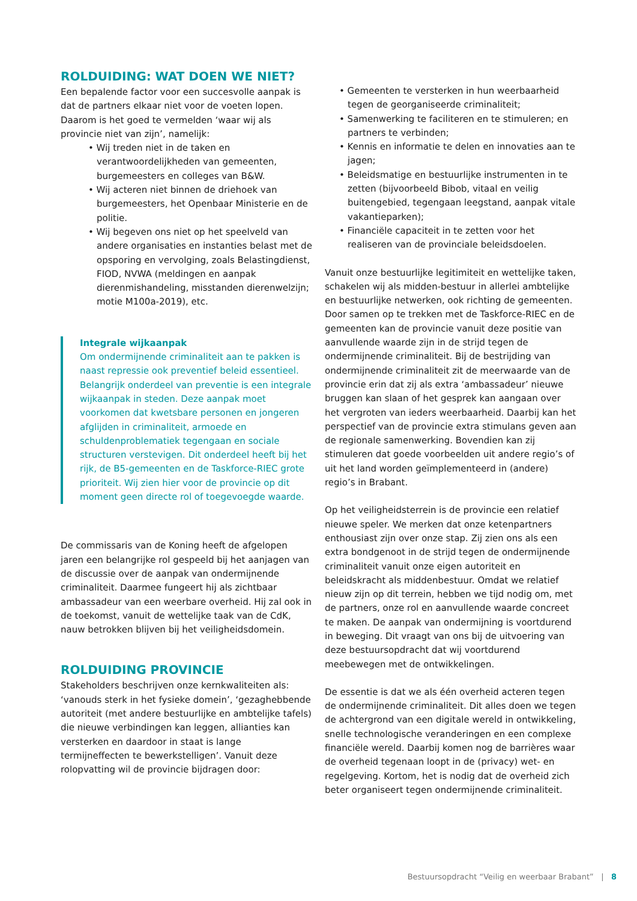ROLDUIDING: WAT DOEN WE NIET?
Een bepalende factor voor een succesvolle aanpak is dat de partners elkaar niet voor de voeten lopen. Daarom is het goed te vermelden ‘waar wij als provincie niet van zijn’, namelijk:
• Wij treden niet in de taken en verantwoordelijkheden van gemeenten, burgemeesters en colleges van B&W.
• Wij acteren niet binnen de driehoek van burgemeesters, het Openbaar Ministerie en de politie.
• Wij begeven ons niet op het speelveld van andere organisaties en instanties belast met de opsporing en vervolging, zoals Belastingdienst, FIOD, NVWA (meldingen en aanpak dierenmishandeling, misstanden dierenwelzijn; motie M100a-2019), etc.
Integrale wijkaanpak
Om ondermijnende criminaliteit aan te pakken is naast repressie ook preventief beleid essentieel. Belangrijk onderdeel van preventie is een integrale wijkaanpak in steden. Deze aanpak moet voorkomen dat kwetsbare personen en jongeren afglijden in criminaliteit, armoede en schuldenproblematiek tegengaan en sociale structuren verstevigen. Dit onderdeel heeft bij het rijk, de B5-gemeenten en de Taskforce-RIEC grote prioriteit. Wij zien hier voor de provincie op dit moment geen directe rol of toegevoegde waarde.
De commissaris van de Koning heeft de afgelopen jaren een belangrijke rol gespeeld bij het aanjagen van de discussie over de aanpak van ondermijnende criminaliteit. Daarmee fungeert hij als zichtbaar ambassadeur van een weerbare overheid. Hij zal ook in de toekomst, vanuit de wettelijke taak van de CdK, nauw betrokken blijven bij het veiligheidsdomein.
ROLDUIDING PROVINCIE
Stakeholders beschrijven onze kernkwaliteiten als: ‘vanouds sterk in het fysieke domein’, ‘gezaghebbende autoriteit (met andere bestuurlijke en ambtelijke tafels) die nieuwe verbindingen kan leggen, allianties kan versterken en daardoor in staat is lange termijneffecten te bewerkstelligen’. Vanuit deze rolopvatting wil de provincie bijdragen door:
• Gemeenten te versterken in hun weerbaarheid tegen de georganiseerde criminaliteit;
• Samenwerking te faciliteren en te stimuleren; en partners te verbinden;
• Kennis en informatie te delen en innovaties aan te jagen;
• Beleidsmatige en bestuurlijke instrumenten in te zetten (bijvoorbeeld Bibob, vitaal en veilig buitengebied, tegengaan leegstand, aanpak vitale vakantieparken);
• Financiële capaciteit in te zetten voor het realiseren van de provinciale beleidsdoelen.
Vanuit onze bestuurlijke legitimiteit en wettelijke taken, schakelen wij als midden-bestuur in allerlei ambtelijke en bestuurlijke netwerken, ook richting de gemeenten. Door samen op te trekken met de Taskforce-RIEC en de gemeenten kan de provincie vanuit deze positie van aanvullende waarde zijn in de strijd tegen de ondermijnende criminaliteit. Bij de bestrijding van ondermijnende criminaliteit zit de meerwaarde van de provincie erin dat zij als extra ‘ambassadeur’ nieuwe bruggen kan slaan of het gesprek kan aangaan over het vergroten van ieders weerbaarheid. Daarbij kan het perspectief van de provincie extra stimulans geven aan de regionale samenwerking. Bovendien kan zij stimuleren dat goede voorbeelden uit andere regio’s of uit het land worden geïmplementeerd in (andere) regio’s in Brabant.
Op het veiligheidsterrein is de provincie een relatief nieuwe speler. We merken dat onze ketenpartners enthousiast zijn over onze stap. Zij zien ons als een extra bondgenoot in de strijd tegen de ondermijnende criminaliteit vanuit onze eigen autoriteit en beleidskracht als middenbestuur. Omdat we relatief nieuw zijn op dit terrein, hebben we tijd nodig om, met de partners, onze rol en aanvullende waarde concreet te maken. De aanpak van ondermijning is voortdurend in beweging. Dit vraagt van ons bij de uitvoering van deze bestuursopdracht dat wij voortdurend meebewegen met de ontwikkelingen.
De essentie is dat we als één overheid acteren tegen de ondermijnende criminaliteit. Dit alles doen we tegen de achtergrond van een digitale wereld in ontwikkeling, snelle technologische veranderingen en een complexe financiële wereld. Daarbij komen nog de barrières waar de overheid tegenaan loopt in de (privacy) wet- en regelgeving. Kortom, het is nodig dat de overheid zich beter organiseert tegen ondermijnende criminaliteit.
Bestuursopdracht “Veilig en weerbaar Brabant” | 8